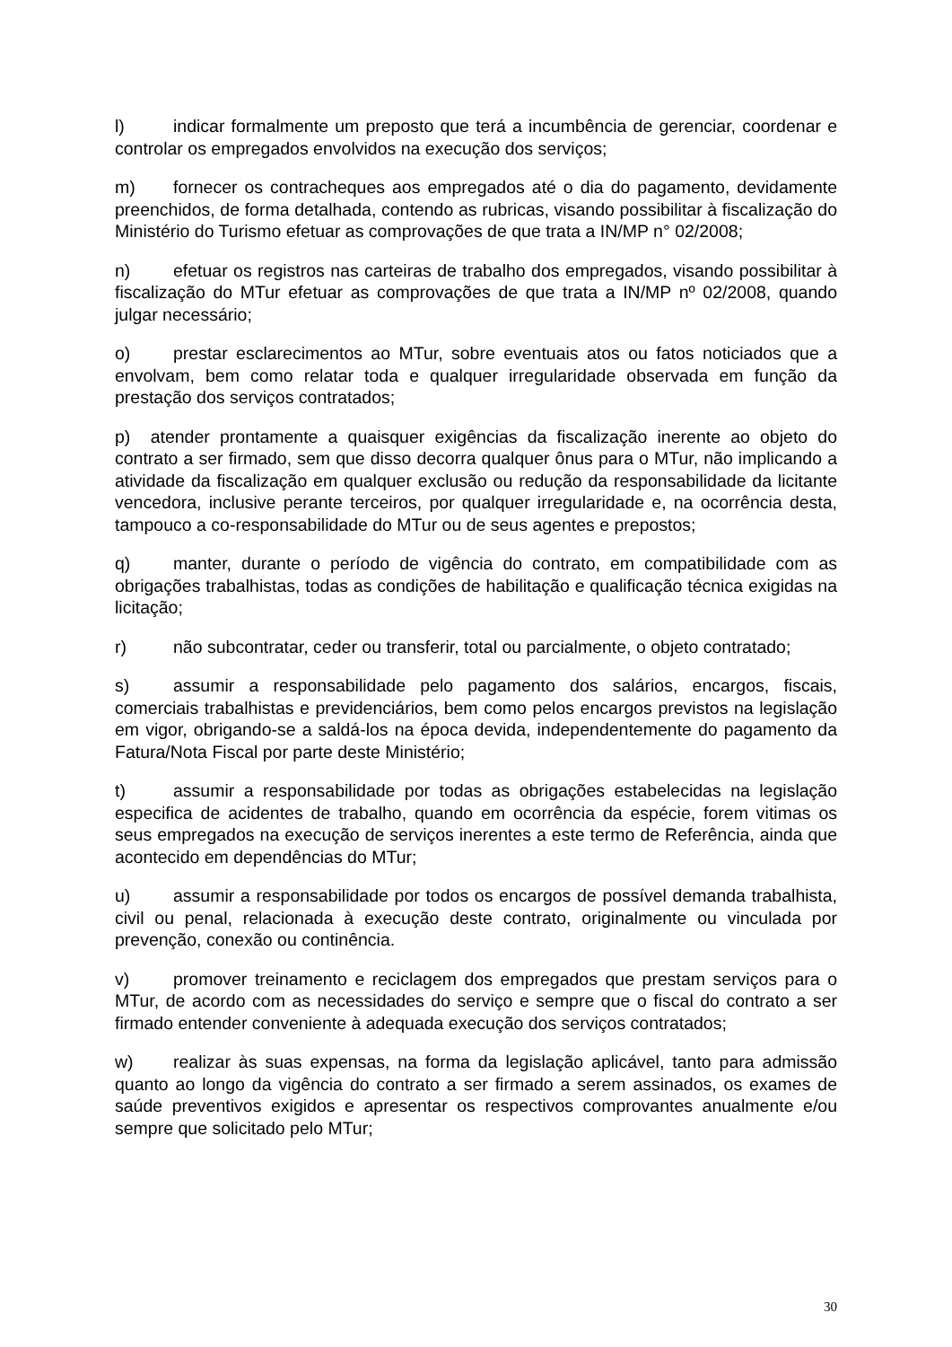l) indicar formalmente um preposto que terá a incumbência de gerenciar, coordenar e controlar os empregados envolvidos na execução dos serviços;
m) fornecer os contracheques aos empregados até o dia do pagamento, devidamente preenchidos, de forma detalhada, contendo as rubricas, visando possibilitar à fiscalização do Ministério do Turismo efetuar as comprovações de que trata a IN/MP n° 02/2008;
n) efetuar os registros nas carteiras de trabalho dos empregados, visando possibilitar à fiscalização do MTur efetuar as comprovações de que trata a IN/MP nº 02/2008, quando julgar necessário;
o) prestar esclarecimentos ao MTur, sobre eventuais atos ou fatos noticiados que a envolvam, bem como relatar toda e qualquer irregularidade observada em função da prestação dos serviços contratados;
p) atender prontamente a quaisquer exigências da fiscalização inerente ao objeto do contrato a ser firmado, sem que disso decorra qualquer ônus para o MTur, não implicando a atividade da fiscalização em qualquer exclusão ou redução da responsabilidade da licitante vencedora, inclusive perante terceiros, por qualquer irregularidade e, na ocorrência desta, tampouco a co-responsabilidade do MTur ou de seus agentes e prepostos;
q) manter, durante o período de vigência do contrato, em compatibilidade com as obrigações trabalhistas, todas as condições de habilitação e qualificação técnica exigidas na licitação;
r) não subcontratar, ceder ou transferir, total ou parcialmente, o objeto contratado;
s) assumir a responsabilidade pelo pagamento dos salários, encargos, fiscais, comerciais trabalhistas e previdenciários, bem como pelos encargos previstos na legislação em vigor, obrigando-se a saldá-los na época devida, independentemente do pagamento da Fatura/Nota Fiscal por parte deste Ministério;
t) assumir a responsabilidade por todas as obrigações estabelecidas na legislação especifica de acidentes de trabalho, quando em ocorrência da espécie, forem vitimas os seus empregados na execução de serviços inerentes a este termo de Referência, ainda que acontecido em dependências do MTur;
u) assumir a responsabilidade por todos os encargos de possível demanda trabalhista, civil ou penal, relacionada à execução deste contrato, originalmente ou vinculada por prevenção, conexão ou continência.
v) promover treinamento e reciclagem dos empregados que prestam serviços para o MTur, de acordo com as necessidades do serviço e sempre que o fiscal do contrato a ser firmado entender conveniente à adequada execução dos serviços contratados;
w) realizar às suas expensas, na forma da legislação aplicável, tanto para admissão quanto ao longo da vigência do contrato a ser firmado a serem assinados, os exames de saúde preventivos exigidos e apresentar os respectivos comprovantes anualmente e/ou sempre que solicitado pelo MTur;
30